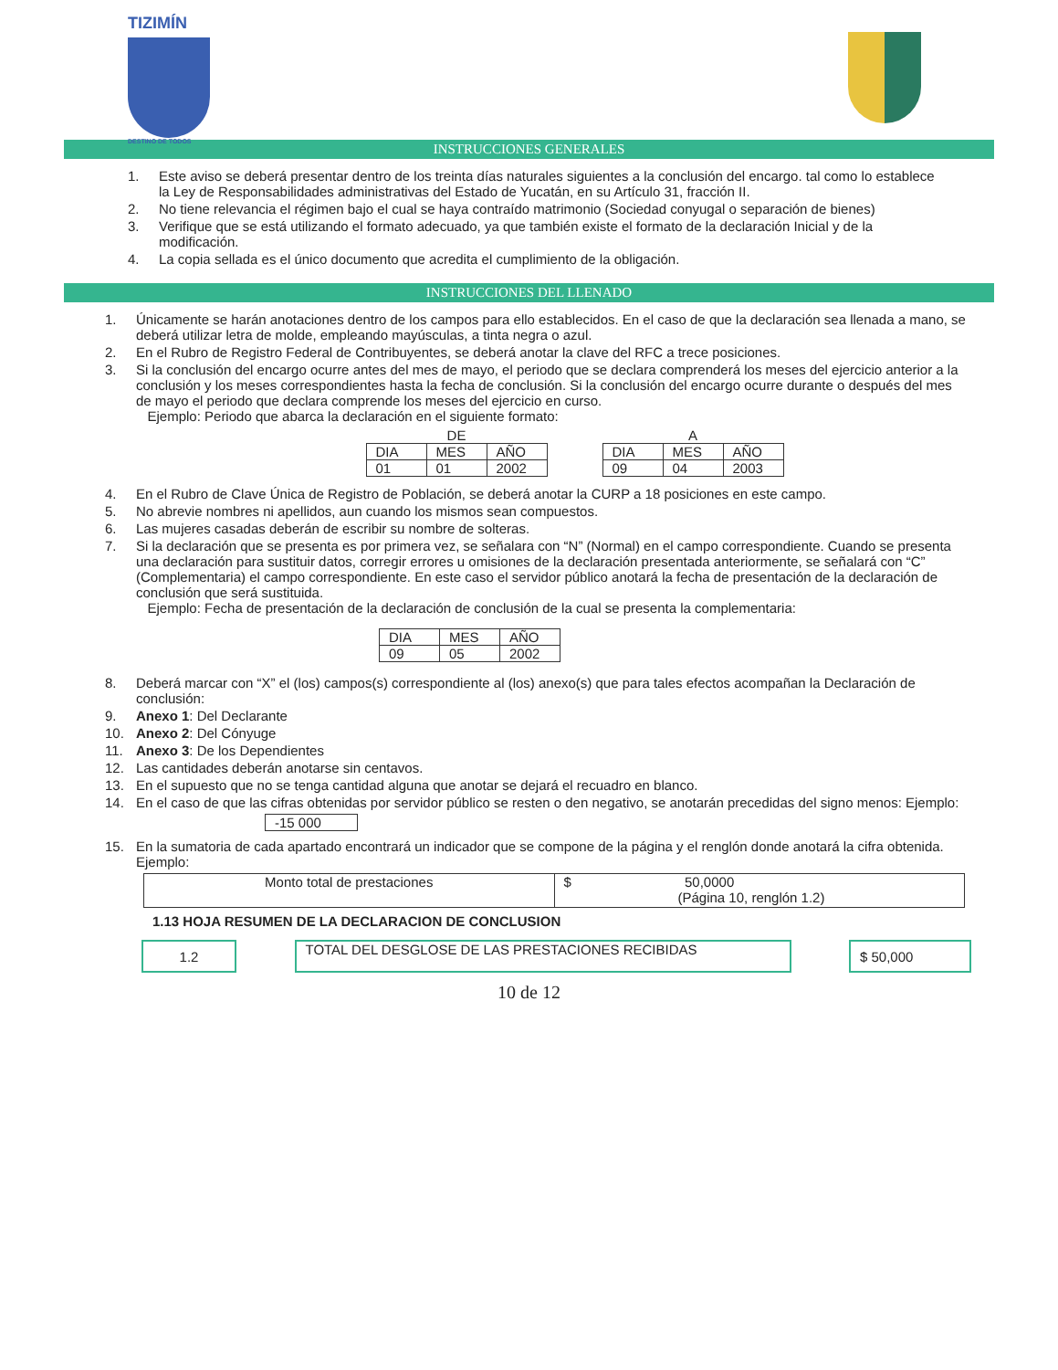TIZIMÍN
DESTINO DE TODOS
INSTRUCCIONES GENERALES
1. Este aviso se deberá presentar dentro de los treinta días naturales siguientes a la conclusión del encargo. tal como lo establece la Ley de Responsabilidades administrativas del Estado de Yucatán, en su Artículo 31, fracción II.
2. No tiene relevancia el régimen bajo el cual se haya contraído matrimonio (Sociedad conyugal o separación de bienes)
3. Verifique que se está utilizando el formato adecuado, ya que también existe el formato de la declaración Inicial y de la modificación.
4. La copia sellada es el único documento que acredita el cumplimiento de la obligación.
INSTRUCCIONES DEL LLENADO
1. Únicamente se harán anotaciones dentro de los campos para ello establecidos. En el caso de que la declaración sea llenada a mano, se deberá utilizar letra de molde, empleando mayúsculas, a tinta negra o azul.
2. En el Rubro de Registro Federal de Contribuyentes, se deberá anotar la clave del RFC a trece posiciones.
3. Si la conclusión del encargo ocurre antes del mes de mayo, el periodo que se declara comprenderá los meses del ejercicio anterior a la conclusión y los meses correspondientes hasta la fecha de conclusión. Si la conclusión del encargo ocurre durante o después del mes de mayo el periodo que declara comprende los meses del ejercicio en curso.
Ejemplo: Periodo que abarca la declaración en el siguiente formato:
DE
| DIA | MES | AÑO |
| 01 | 01 | 2002 |
A
| DIA | MES | AÑO |
| 09 | 04 | 2003 |
4. En el Rubro de Clave Única de Registro de Población, se deberá anotar la CURP a 18 posiciones en este campo.
5. No abrevie nombres ni apellidos, aun cuando los mismos sean compuestos.
6. Las mujeres casadas deberán de escribir su nombre de solteras.
7. Si la declaración que se presenta es por primera vez, se señalara con “N” (Normal) en el campo correspondiente. Cuando se presenta una declaración para sustituir datos, corregir errores u omisiones de la declaración presentada anteriormente, se señalará con “C” (Complementaria) el campo correspondiente. En este caso el servidor público anotará la fecha de presentación de la declaración de conclusión que será sustituida.
Ejemplo: Fecha de presentación de la declaración de conclusión de la cual se presenta la complementaria:
| DIA | MES | AÑO |
| 09 | 05 | 2002 |
8. Deberá marcar con “X” el (los) campos(s) correspondiente al (los) anexo(s) que para tales efectos acompañan la Declaración de conclusión:
9. Anexo 1: Del Declarante
10. Anexo 2: Del Cónyuge
11. Anexo 3: De los Dependientes
12. Las cantidades deberán anotarse sin centavos.
13. En el supuesto que no se tenga cantidad alguna que anotar se dejará el recuadro en blanco.
14. En el caso de que las cifras obtenidas por servidor público se resten o den negativo, se anotarán precedidas del signo menos: Ejemplo:
| -15 000 |
15. En la sumatoria de cada apartado encontrará un indicador que se compone de la página y el renglón donde anotará la cifra obtenida. Ejemplo:
| Monto total de prestaciones | $ 50,0000 (Página 10, renglón 1.2) |
1.13 HOJA RESUMEN DE LA DECLARACION DE CONCLUSION
| 1.2 |
| TOTAL DEL DESGLOSE DE LAS PRESTACIONES RECIBIDAS |
| $ 50,000 |
10 de 12